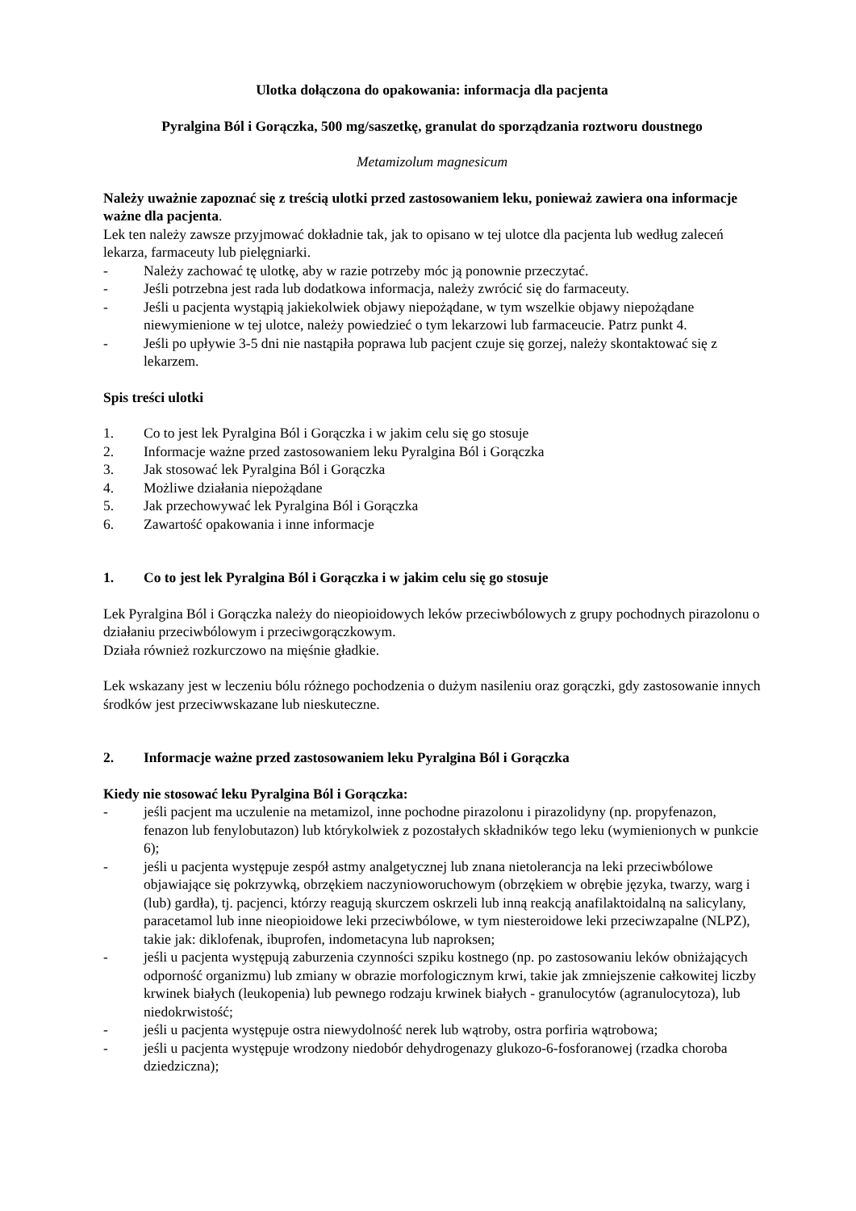Ulotka dołączona do opakowania: informacja dla pacjenta
Pyralgina Ból i Gorączka, 500 mg/saszetkę, granulat do sporządzania roztworu doustnego
Metamizolum magnesicum
Należy uważnie zapoznać się z treścią ulotki przed zastosowaniem leku, ponieważ zawiera ona informacje ważne dla pacjenta.
Lek ten należy zawsze przyjmować dokładnie tak, jak to opisano w tej ulotce dla pacjenta lub według zaleceń lekarza, farmaceuty lub pielęgniarki.
- Należy zachować tę ulotkę, aby w razie potrzeby móc ją ponownie przeczytać.
- Jeśli potrzebna jest rada lub dodatkowa informacja, należy zwrócić się do farmaceuty.
- Jeśli u pacjenta wystąpią jakiekolwiek objawy niepożądane, w tym wszelkie objawy niepożądane niewymienione w tej ulotce, należy powiedzieć o tym lekarzowi lub farmaceucie. Patrz punkt 4.
- Jeśli po upływie 3-5 dni nie nastąpiła poprawa lub pacjent czuje się gorzej, należy skontaktować się z lekarzem.
Spis treści ulotki
1. Co to jest lek Pyralgina Ból i Gorączka i w jakim celu się go stosuje
2. Informacje ważne przed zastosowaniem leku Pyralgina Ból i Gorączka
3. Jak stosować lek Pyralgina Ból i Gorączka
4. Możliwe działania niepożądane
5. Jak przechowywać lek Pyralgina Ból i Gorączka
6. Zawartość opakowania i inne informacje
1. Co to jest lek Pyralgina Ból i Gorączka i w jakim celu się go stosuje
Lek Pyralgina Ból i Gorączka należy do nieopioidowych leków przeciwbólowych z grupy pochodnych pirazolonu o działaniu przeciwbólowym i przeciwgorączkowym.
Działa również rozkurczowo na mięśnie gładkie.
Lek wskazany jest w leczeniu bólu różnego pochodzenia o dużym nasileniu oraz gorączki, gdy zastosowanie innych środków jest przeciwwskazane lub nieskuteczne.
2. Informacje ważne przed zastosowaniem leku Pyralgina Ból i Gorączka
Kiedy nie stosować leku Pyralgina Ból i Gorączka:
- jeśli pacjent ma uczulenie na metamizol, inne pochodne pirazolonu i pirazolidyny (np. propyfenazon, fenazon lub fenylobutazon) lub którykolwiek z pozostałych składników tego leku (wymienionych w punkcie 6);
- jeśli u pacjenta występuje zespół astmy analgetycznej lub znana nietolerancja na leki przeciwbólowe objawiające się pokrzywką, obrzękiem naczynioworuchowym (obrzękiem w obrębie języka, twarzy, warg i (lub) gardła), tj. pacjenci, którzy reagują skurczem oskrzeli lub inną reakcją anafilaktoidalną na salicylany, paracetamol lub inne nieopioidowe leki przeciwbólowe, w tym niesteroidowe leki przeciwzapalne (NLPZ), takie jak: diklofenak, ibuprofen, indometacyna lub naproksen;
- jeśli u pacjenta występują zaburzenia czynności szpiku kostnego (np. po zastosowaniu leków obniżających odporność organizmu) lub zmiany w obrazie morfologicznym krwi, takie jak zmniejszenie całkowitej liczby krwinek białych (leukopenia) lub pewnego rodzaju krwinek białych - granulocytów (agranulocytoza), lub niedokrwistość;
- jeśli u pacjenta występuje ostra niewydolność nerek lub wątroby, ostra porfiria wątrobowa;
- jeśli u pacjenta występuje wrodzony niedobór dehydrogenazy glukozo-6-fosforanowej (rzadka choroba dziedziczna);